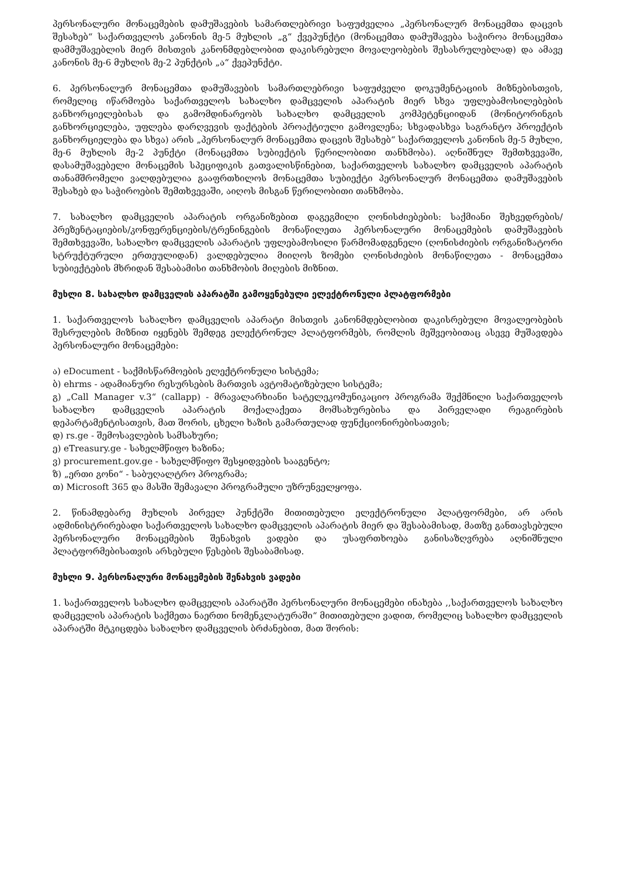პერსონალური მონაცემების დამუშავების სამართლებრივი საფუძველია „პერსონალურ მონაცემთა დაცვის შესახებ“ საქართველოს კანონის მე-5 მუხლის „გ“ ქვეპუნქტი (მონაცემთა დამუშავება საჭიროა მონაცემთა დამმუშავებლის მიერ მისთვის კანონმდებლობით დაკისრებული მოვალეობების შესასრულებლად) და ამავე კანონის მე-6 მუხლის მე-2 პუნქტის „ა“ ქვეპუნქტი.
6. პერსონალურ მონაცემთა დამუშავების სამართლებრივი საფუძველი დოკუმენტაციის მიზნებისთვის, რომელიც იწარმოება საქართველოს სახალხო დამცველის აპარატის მიერ სხვა უფლებამოსილებების განხორციელებისას და გამომდინარეობს სახალხო დამცველის კომპეტენციიდან (მონიტორინგის განხორციელება, უფლება დარღვევის ფაქტების პროაქტიული გამოვლენა; სხვადასხვა საგრანტო პროექტის განხორციელება და სხვა) არის „პერსონალურ მონაცემთა დაცვის შესახებ“ საქართველოს კანონის მე-5 მუხლი, მე-6 მუხლის მე-2 პუნქტი (მონაცემთა სუბიექტის წერილობითი თანხმობა). აღნიშნულ შემთხვევაში, დასამუშავებელი მონაცემის სპეციფიკის გათვალისწინებით, საქართველოს სახალხო დამცველის აპარატის თანამშრომელი ვალდებულია გააფრთხილოს მონაცემთა სუბიექტი პერსონალურ მონაცემთა დამუშავების შესახებ და საჭიროების შემთხვევაში, აიღოს მისგან წერილობითი თანხმობა.
7. სახალხო დამცველის აპარატის ორგანიზებით დაგეგმილი ღონისძიებების: საქმიანი შეხვედრების/პრეზენტაციების/კონფერენციების/ტრენინგების მონაწილეთა პერსონალური მონაცემების დამუშავების შემთხვევაში, სახალხო დამცველის აპარატის უფლებამოსილი წარმომადგენელი (ღონისძიების ორგანიზატორი სტრუქტურული ერთეულიდან) ვალდებულია მიიღოს ზომები ღონისძიების მონაწილეთა - მონაცემთა სუბიექტების მხრიდან შესაბამისი თანხმობის მიღების მიზნით.
მუხლი 8. სახალხო დამცველის აპარატში გამოყენებული ელექტრონული პლატფორმები
1. საქართველოს სახალხო დამცველის აპარატი მისთვის კანონმდებლობით დაკისრებული მოვალეობების შესრულების მიზნით იყენებს შემდეგ ელექტრონულ პლატფორმებს, რომლის მეშვეობითაც ასევე მუშავდება პერსონალური მონაცემები:
ა) eDocument - საქმისწარმოების ელექტრონული სისტემა;
ბ) ehrms - ადამიანური რესურსების მართვის ავტომატიზებული სისტემა;
გ) „Call Manager v.3“ (callapp) - მრავალარხიანი სატელეკომუნიკაციო პროგრამა შექმნილი საქართველოს სახალხო დამცველის აპარატის მოქალაქეთა მომსახურებისა და პირველადი რეაგირების დეპარტამენტისათვის, მათ შორის, ცხელი ხაზის გამართულად ფუნქციონირებისათვის;
დ) rs.ge - შემოსავლების სამსახური;
ე) eTreasury.ge - სახელმწიფო ხაზინა;
ვ) procurement.gov.ge - სახელმწიფო შესყიდვების სააგენტო;
ზ) „ერთი გონი“ - საბუღალტრო პროგრამა;
თ) Microsoft 365 და მასში შემავალი პროგრამული უზრუნველყოფა.
2. წინამდებარე მუხლის პირველ პუნქტში მითითებული ელექტრონული პლატფორმები, არ არის ადმინისტრირებადი საქართველოს სახალხო დამცველის აპარატის მიერ და შესაბამისად, მათზე განთავსებული პერსონალური მონაცემების შენახვის ვადები და უსაფრთხოება განისაზღვრება აღნიშნული პლატფორმებისათვის არსებული წესების შესაბამისად.
მუხლი 9. პერსონალური მონაცემების შენახვის ვადები
1. საქართველოს სახალხო დამცველის აპარატში პერსონალური მონაცემები ინახება ,,საქართველოს სახალხო დამცველის აპარატის საქმეთა ნაერთი ნომენკლატურაში“ მითითებული ვადით, რომელიც სახალხო დამცველის აპარატში მტკიცდება სახალხო დამცველის ბრძანებით, მათ შორის: